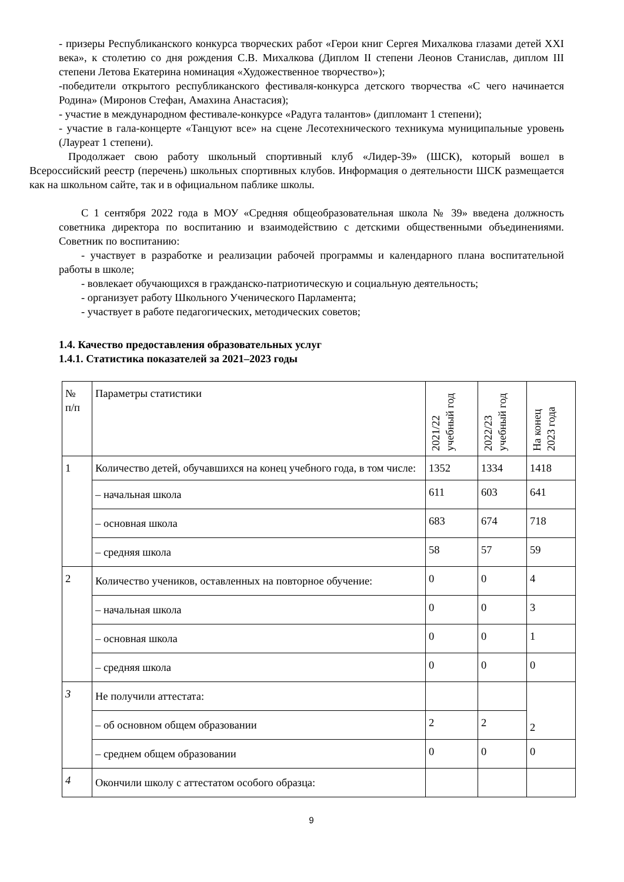- призеры Республиканского конкурса творческих работ «Герои книг Сергея Михалкова глазами детей XXI века», к столетию со дня рождения С.В. Михалкова (Диплом II степени Леонов Станислав, диплом III степени Летова Екатерина номинация «Художественное творчество»);
-победители открытого республиканского фестиваля-конкурса детского творчества «С чего начинается Родина» (Миронов Стефан, Амахина Анастасия);
- участие в международном фестивале-конкурсе «Радуга талантов» (дипломант 1 степени);
- участие в гала-концерте «Танцуют все» на сцене Лесотехнического техникума муниципальные уровень (Лауреат 1 степени).
Продолжает свою работу школьный спортивный клуб «Лидер-39» (ШСК), который вошел в Всероссийский реестр (перечень) школьных спортивных клубов. Информация о деятельности ШСК размещается как на школьном сайте, так и в официальном паблике школы.
С 1 сентября 2022 года в МОУ «Средняя общеобразовательная школа № 39» введена должность советника директора по воспитанию и взаимодействию с детскими общественными объединениями. Советник по воспитанию:
- участвует в разработке и реализации рабочей программы и календарного плана воспитательной работы в школе;
- вовлекает обучающихся в гражданско-патриотическую и социальную деятельность;
- организует работу Школьного Ученического Парламента;
- участвует в работе педагогических, методических советов;
1.4. Качество предоставления образовательных услуг
1.4.1. Статистика показателей за 2021–2023 годы
| № п/п | Параметры статистики | 2021/22 учебный год | 2022/23 учебный год | На конец 2023 года |
| 1 | Количество детей, обучавшихся на конец учебного года, в том числе: | 1352 | 1334 | 1418 |
| | – начальная школа | 611 | 603 | 641 |
| | – основная школа | 683 | 674 | 718 |
| | – средняя школа | 58 | 57 | 59 |
| 2 | Количество учеников, оставленных на повторное обучение: | 0 | 0 | 4 |
| | – начальная школа | 0 | 0 | 3 |
| | – основная школа | 0 | 0 | 1 |
| | – средняя школа | 0 | 0 | 0 |
| 3 | Не получили аттестата: | | | 2 |
| | – об основном общем образовании | 2 | 2 | |
| | – среднем общем образовании | 0 | 0 | 0 |
| 4 | Окончили школу с аттестатом особого образца: | | | |
9